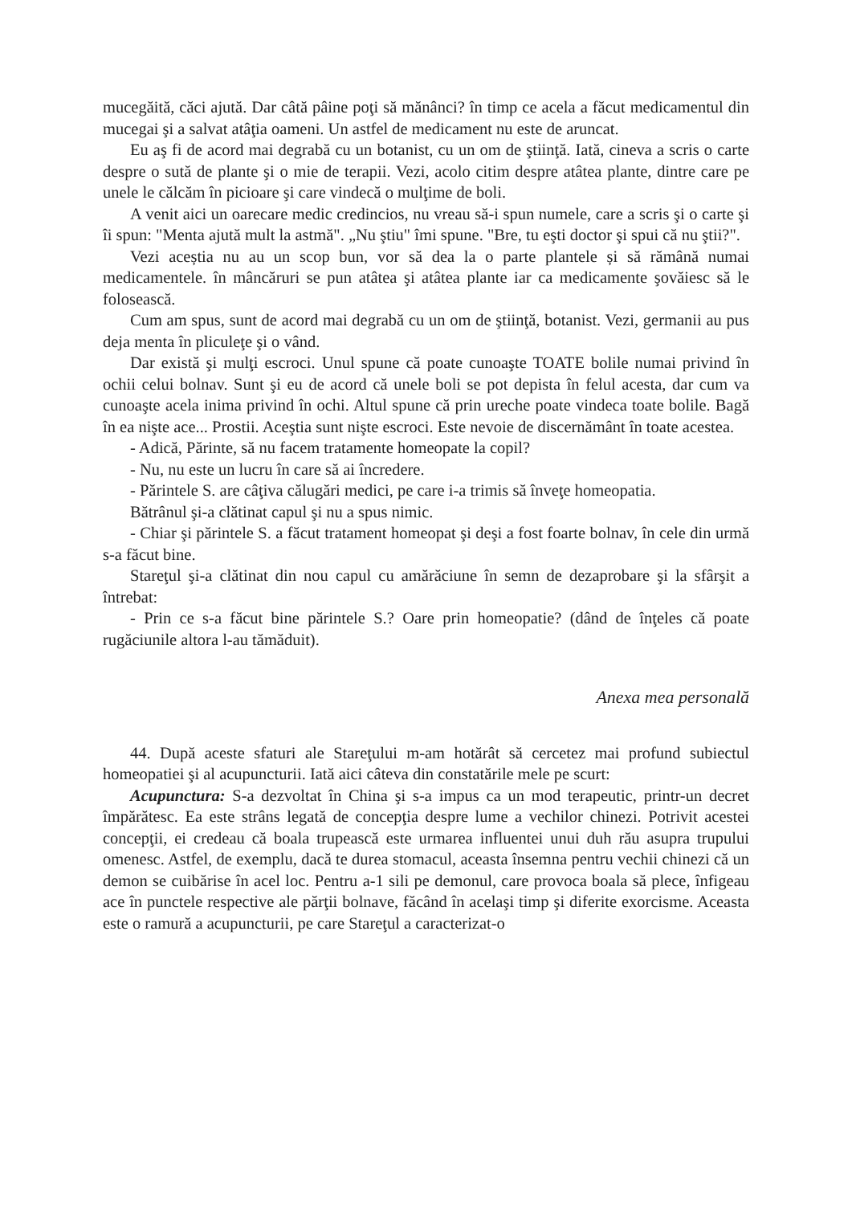mucegăită, căci ajută. Dar câtă pâine poţi să mănânci? în timp ce acela a făcut medicamentul din mucegai şi a salvat atâţia oameni. Un astfel de medicament nu este de aruncat.
Eu aş fi de acord mai degrabă cu un botanist, cu un om de ştiinţă. Iată, cineva a scris o carte despre o sută de plante şi o mie de terapii. Vezi, acolo citim despre atâtea plante, dintre care pe unele le călcăm în picioare şi care vindecă o mulţime de boli.
A venit aici un oarecare medic credincios, nu vreau să-i spun numele, care a scris şi o carte şi îi spun: "Menta ajută mult la astmă". „Nu ştiu" îmi spune. "Bre, tu eşti doctor şi spui că nu ştii?".
Vezi aceștia nu au un scop bun, vor să dea la o parte plantele și să rămână numai medicamentele. în mâncăruri se pun atâtea şi atâtea plante iar ca medicamente şovăiesc să le folosească.
Cum am spus, sunt de acord mai degrabă cu un om de ştiinţă, botanist. Vezi, germanii au pus deja menta în pliculeţe şi o vând.
Dar există şi mulţi escroci. Unul spune că poate cunoaşte TOATE bolile numai privind în ochii celui bolnav. Sunt şi eu de acord că unele boli se pot depista în felul acesta, dar cum va cunoaşte acela inima privind în ochi. Altul spune că prin ureche poate vindeca toate bolile. Bagă în ea nişte ace... Prostii. Aceştia sunt nişte escroci. Este nevoie de discernământ în toate acestea.
- Adică, Părinte, să nu facem tratamente homeopate la copil?
- Nu, nu este un lucru în care să ai încredere.
- Părintele S. are câţiva călugări medici, pe care i-a trimis să înveţe homeopatia.
Bătrânul şi-a clătinat capul şi nu a spus nimic.
- Chiar şi părintele S. a făcut tratament homeopat şi deşi a fost foarte bolnav, în cele din urmă s-a făcut bine.
Stareţul şi-a clătinat din nou capul cu amărăciune în semn de dezaprobare şi la sfârşit a întrebat:
- Prin ce s-a făcut bine părintele S.? Oare prin homeopatie? (dând de înţeles că poate rugăciunile altora l-au tămăduit).
Anexa mea personală
44. După aceste sfaturi ale Stareţului m-am hotărât să cercetez mai profund subiectul homeopatiei şi al acupuncturii. Iată aici câteva din constatările mele pe scurt:
Acupunctura: S-a dezvoltat în China şi s-a impus ca un mod terapeutic, printr-un decret împărătesc. Ea este strâns legată de concepţia despre lume a vechilor chinezi. Potrivit acestei concepţii, ei credeau că boala trupească este urmarea influentei unui duh rău asupra trupului omenesc. Astfel, de exemplu, dacă te durea stomacul, aceasta însemna pentru vechii chinezi că un demon se cuibărise în acel loc. Pentru a-1 sili pe demonul, care provoca boala să plece, înfigeau ace în punctele respective ale părţii bolnave, făcând în acelaşi timp şi diferite exorcisme. Aceasta este o ramură a acupuncturii, pe care Stareţul a caracterizat-o